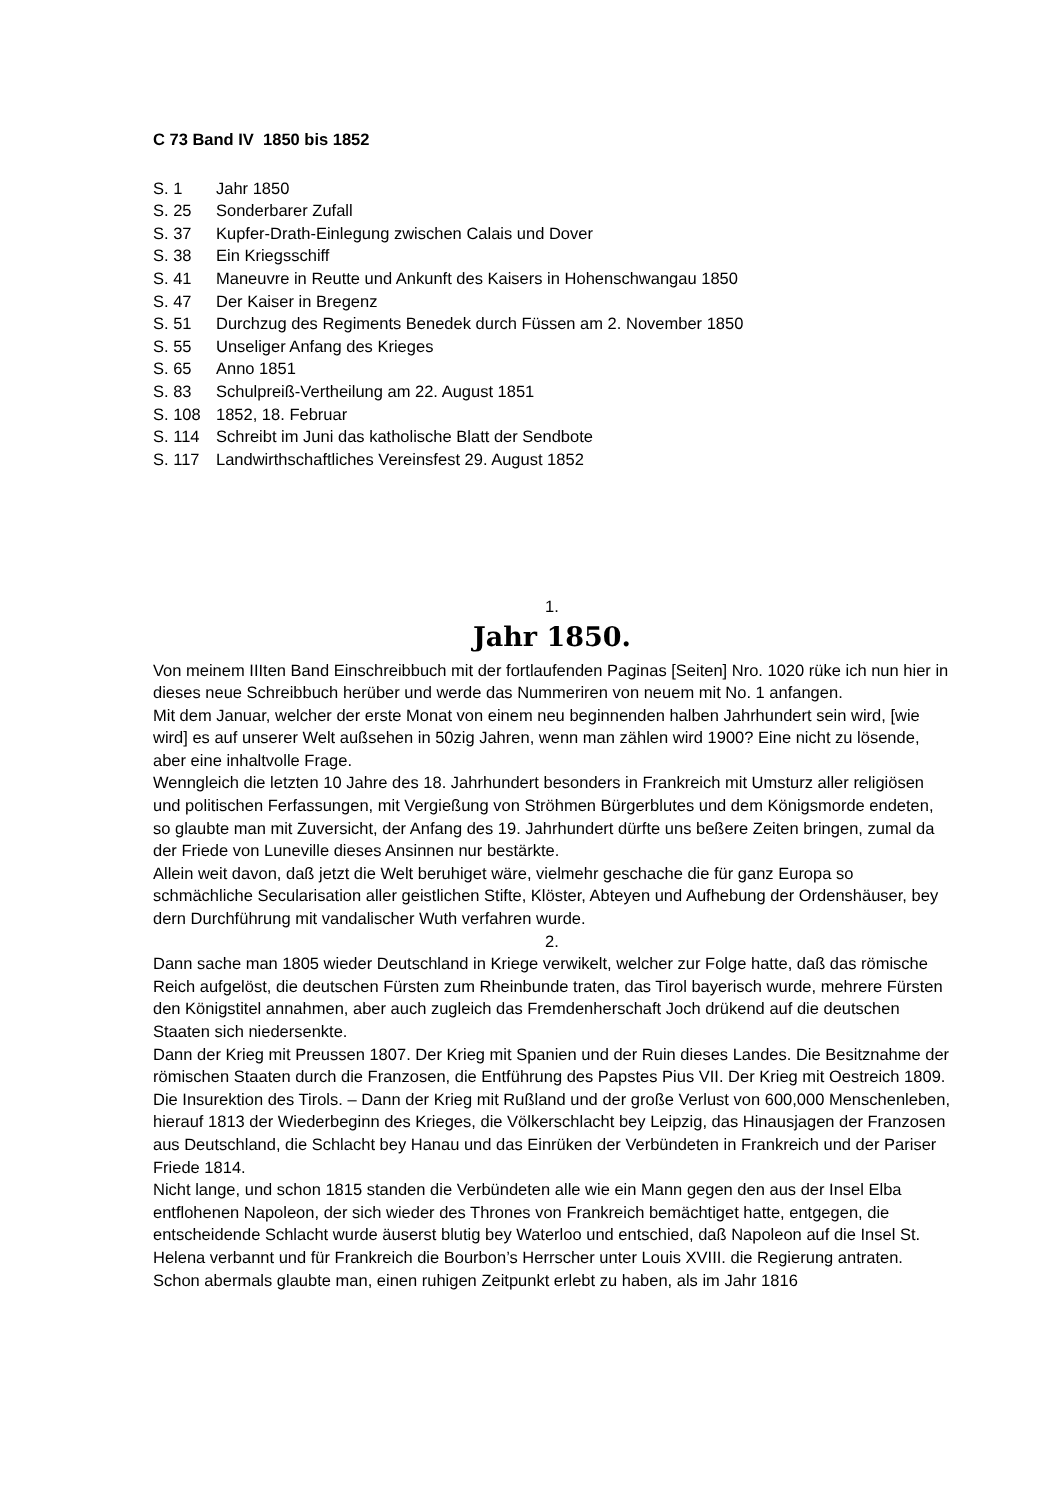C 73 Band IV 1850 bis 1852
S. 1 Jahr 1850
S. 25 Sonderbarer Zufall
S. 37 Kupfer-Drath-Einlegung zwischen Calais und Dover
S. 38 Ein Kriegsschiff
S. 41 Maneuvre in Reutte und Ankunft des Kaisers in Hohenschwangau 1850
S. 47 Der Kaiser in Bregenz
S. 51 Durchzug des Regiments Benedek durch Füssen am 2. November 1850
S. 55 Unseliger Anfang des Krieges
S. 65 Anno 1851
S. 83 Schulpreiß-Vertheilung am 22. August 1851
S. 108 1852, 18. Februar
S. 114 Schreibt im Juni das katholische Blatt der Sendbote
S. 117 Landwirthschaftliches Vereinsfest 29. August 1852
1.
Jahr 1850.
Von meinem IIIten Band Einschreibbuch mit der fortlaufenden Paginas [Seiten] Nro. 1020 rüke ich nun hier in dieses neue Schreibbuch herüber und werde das Nummeriren von neuem mit No. 1 anfangen.
Mit dem Januar, welcher der erste Monat von einem neu beginnenden halben Jahrhundert sein wird, [wie wird] es auf unserer Welt außsehen in 50zig Jahren, wenn man zählen wird 1900? Eine nicht zu lösende, aber eine inhaltvolle Frage.
Wenngleich die letzten 10 Jahre des 18. Jahrhundert besonders in Frankreich mit Umsturz aller religiösen und politischen Ferfassungen, mit Vergießung von Ströhmen Bürgerblutes und dem Königsmorde endeten, so glaubte man mit Zuversicht, der Anfang des 19. Jahrhundert dürfte uns beßere Zeiten bringen, zumal da der Friede von Luneville dieses Ansinnen nur bestärkte.
Allein weit davon, daß jetzt die Welt beruhiget wäre, vielmehr geschache die für ganz Europa so schmächliche Secularisation aller geistlichen Stifte, Klöster, Abteyen und Aufhebung der Ordenshäuser, bey dern Durchführung mit vandalischer Wuth verfahren wurde.
2.
Dann sache man 1805 wieder Deutschland in Kriege verwikelt, welcher zur Folge hatte, daß das römische Reich aufgelöst, die deutschen Fürsten zum Rheinbunde traten, das Tirol bayerisch wurde, mehrere Fürsten den Königstitel annahmen, aber auch zugleich das Fremdenherschaft Joch drükend auf die deutschen Staaten sich niedersenkte.
Dann der Krieg mit Preussen 1807. Der Krieg mit Spanien und der Ruin dieses Landes. Die Besitznahme der römischen Staaten durch die Franzosen, die Entführung des Papstes Pius VII. Der Krieg mit Oestreich 1809. Die Insurektion des Tirols. – Dann der Krieg mit Rußland und der große Verlust von 600,000 Menschenleben, hierauf 1813 der Wiederbeginn des Krieges, die Völkerschlacht bey Leipzig, das Hinausjagen der Franzosen aus Deutschland, die Schlacht bey Hanau und das Einrüken der Verbündeten in Frankreich und der Pariser Friede 1814.
Nicht lange, und schon 1815 standen die Verbündeten alle wie ein Mann gegen den aus der Insel Elba entflohenen Napoleon, der sich wieder des Thrones von Frankreich bemächtiget hatte, entgegen, die entscheidende Schlacht wurde äuserst blutig bey Waterloo und entschied, daß Napoleon auf die Insel St. Helena verbannt und für Frankreich die Bourbon’s Herrscher unter Louis XVIII. die Regierung antraten. Schon abermals glaubte man, einen ruhigen Zeitpunkt erlebt zu haben, als im Jahr 1816